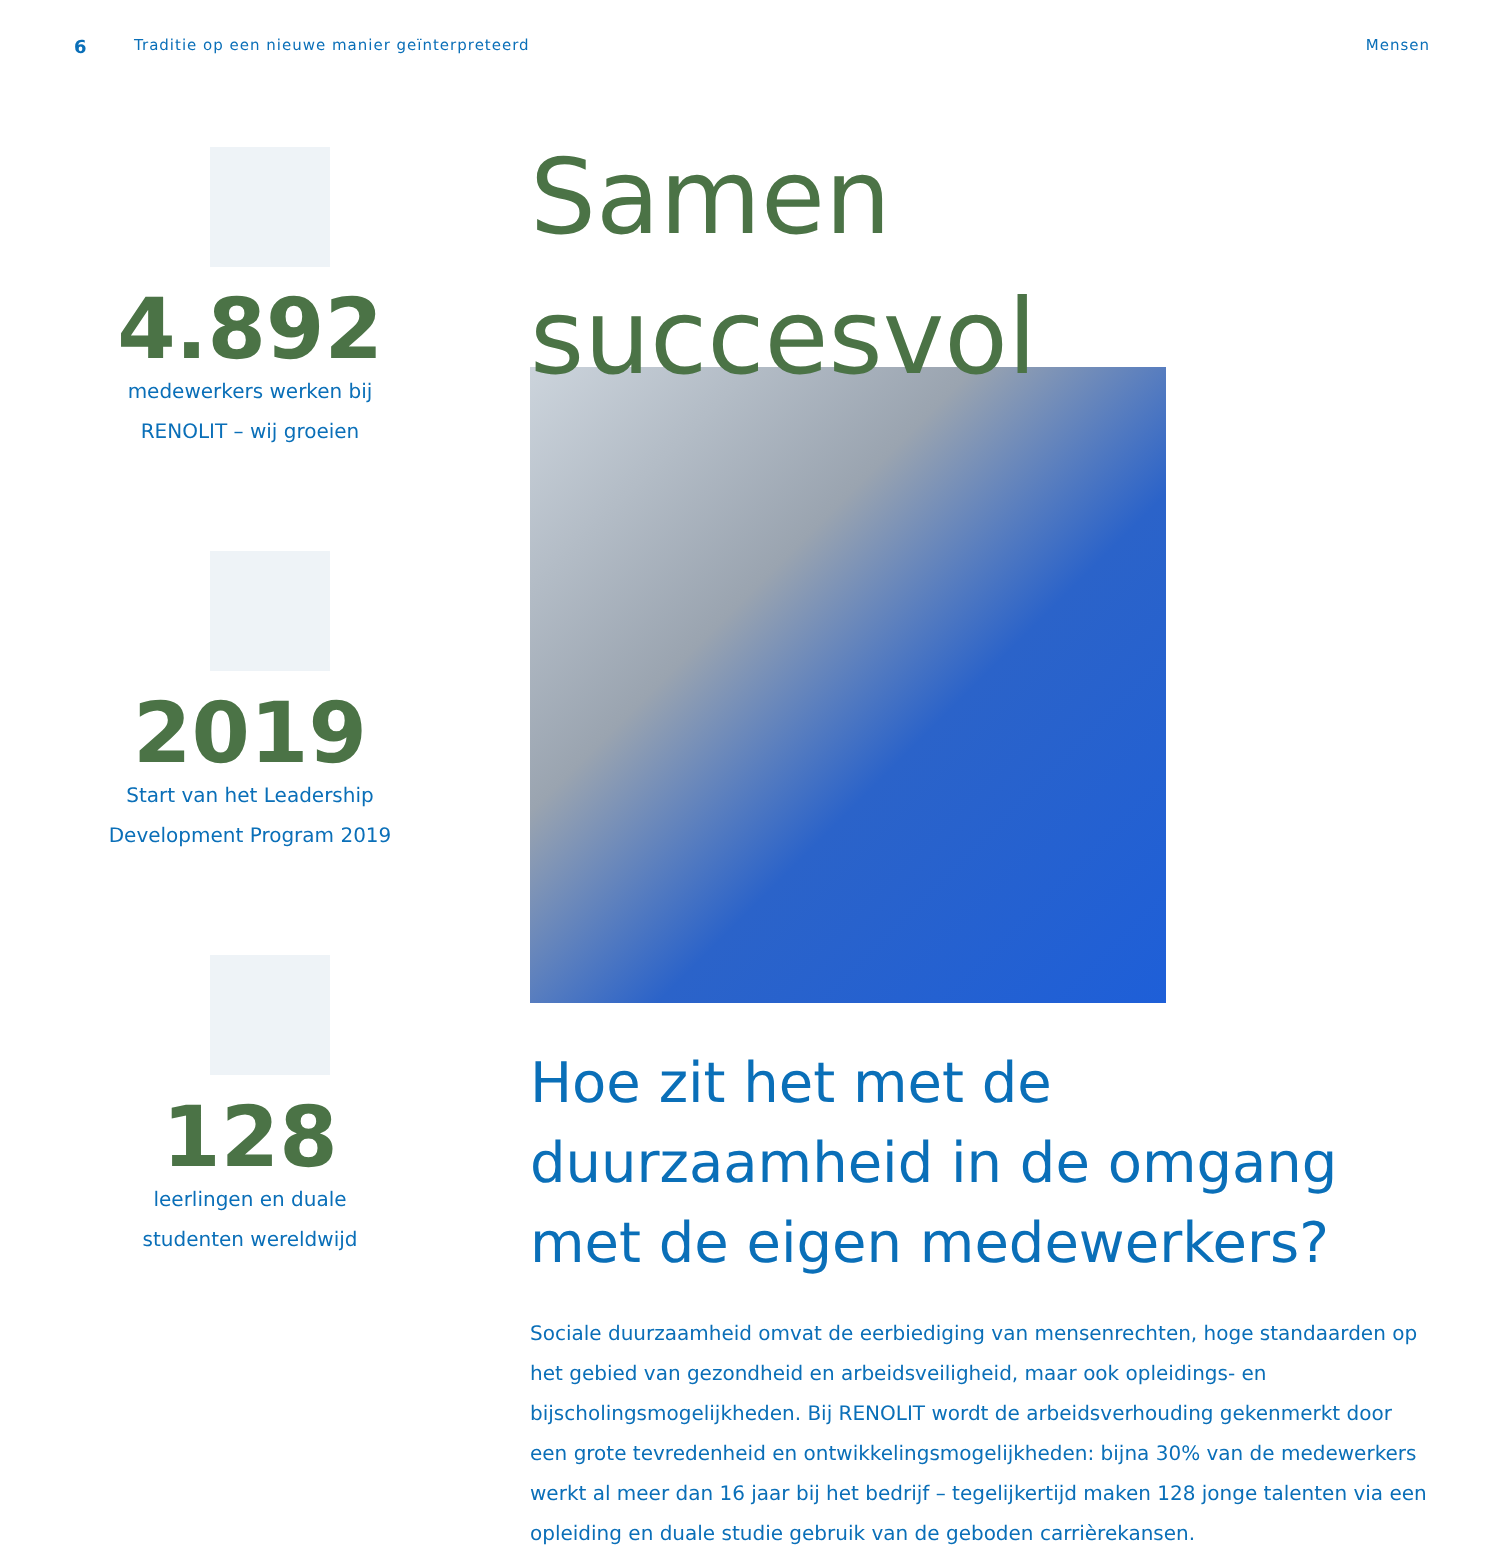6 Traditie op een nieuwe manier geïnterpreteerd Mensen
4.892
medewerkers werken bij
RENOLIT – wij groeien
2019
Start van het Leadership
Development Program 2019
128
leerlingen en duale
studenten wereldwijd
Samen
succesvol
Hoe zit het met de duurzaamheid in de omgang met de eigen medewerkers?
Sociale duurzaamheid omvat de eerbiediging van mensenrechten, hoge standaarden op het gebied van gezondheid en arbeidsveiligheid, maar ook opleidings- en bijscholingsmogelijkheden. Bij RENOLIT wordt de arbeidsverhouding gekenmerkt door een grote tevredenheid en ontwikke­lingsmogelijkheden: bijna 30% van de medewerkers werkt al meer dan 16 jaar bij het bedrijf – tegelijkertijd maken 128 jonge talenten via een opleiding en duale studie gebruik van de geboden carrièrekansen.